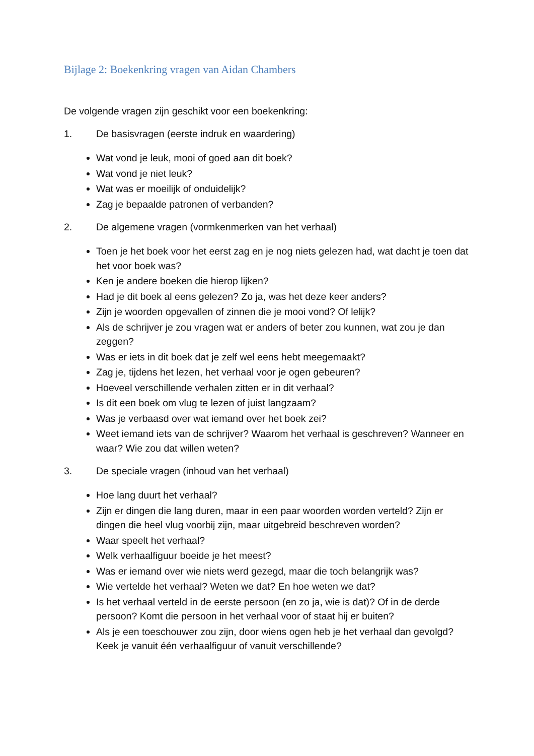Bijlage 2: Boekenkring vragen van Aidan Chambers
De volgende vragen zijn geschikt voor een boekenkring:
1. De basisvragen (eerste indruk en waardering)
Wat vond je leuk, mooi of goed aan dit boek?
Wat vond je niet leuk?
Wat was er moeilijk of onduidelijk?
Zag je bepaalde patronen of verbanden?
2. De algemene vragen (vormkenmerken van het verhaal)
Toen je het boek voor het eerst zag en je nog niets gelezen had, wat dacht je toen dat het voor boek was?
Ken je andere boeken die hierop lijken?
Had je dit boek al eens gelezen? Zo ja, was het deze keer anders?
Zijn je woorden opgevallen of zinnen die je mooi vond? Of lelijk?
Als de schrijver je zou vragen wat er anders of beter zou kunnen, wat zou je dan zeggen?
Was er iets in dit boek dat je zelf wel eens hebt meegemaakt?
Zag je, tijdens het lezen, het verhaal voor je ogen gebeuren?
Hoeveel verschillende verhalen zitten er in dit verhaal?
Is dit een boek om vlug te lezen of juist langzaam?
Was je verbaasd over wat iemand over het boek zei?
Weet iemand iets van de schrijver? Waarom het verhaal is geschreven? Wanneer en waar? Wie zou dat willen weten?
3. De speciale vragen (inhoud van het verhaal)
Hoe lang duurt het verhaal?
Zijn er dingen die lang duren, maar in een paar woorden worden verteld? Zijn er dingen die heel vlug voorbij zijn, maar uitgebreid beschreven worden?
Waar speelt het verhaal?
Welk verhaalfiguur boeide je het meest?
Was er iemand over wie niets werd gezegd, maar die toch belangrijk was?
Wie vertelde het verhaal? Weten we dat? En hoe weten we dat?
Is het verhaal verteld in de eerste persoon (en zo ja, wie is dat)? Of in de derde persoon? Komt die persoon in het verhaal voor of staat hij er buiten?
Als je een toeschouwer zou zijn, door wiens ogen heb je het verhaal dan gevolgd? Keek je vanuit één verhaalfiguur of vanuit verschillende?